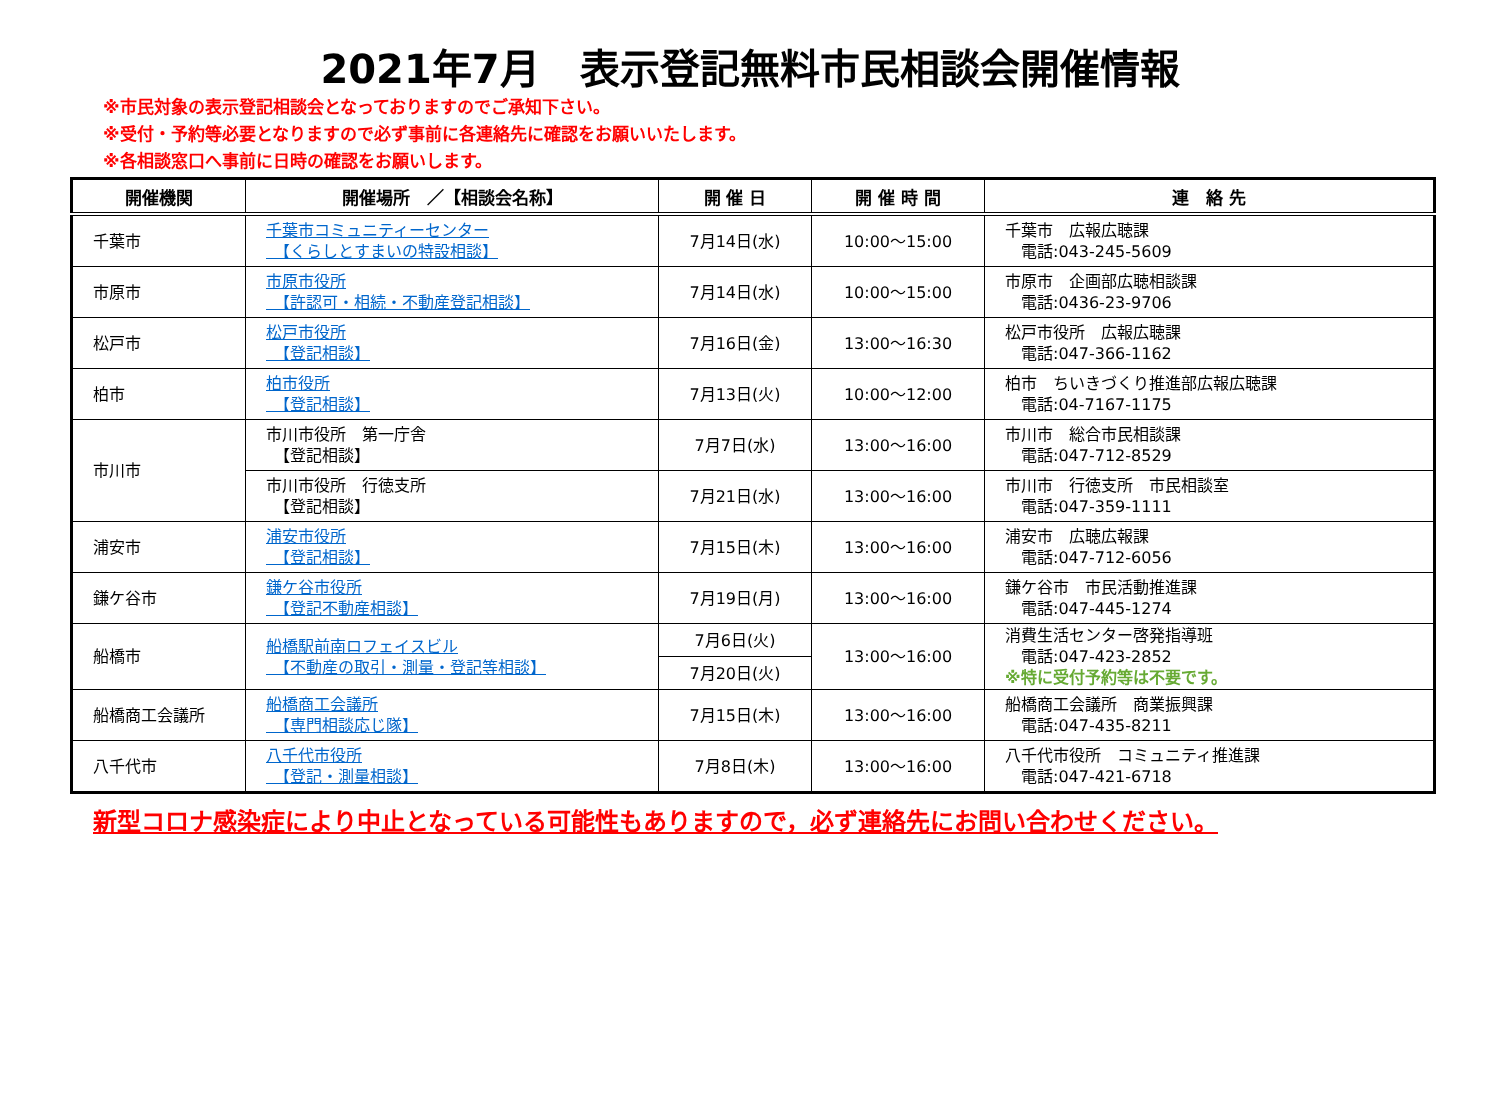2021年7月　表示登記無料市民相談会開催情報
※市民対象の表示登記相談会となっておりますのでご承知下さい。
※受付・予約等必要となりますので必ず事前に各連絡先に確認をお願いいたします。
※各相談窓口へ事前に日時の確認をお願いします。
| 開催機関 | 開催場所 ／【相談会名称】 | 開 催 日 | 開 催 時 間 | 連 絡 先 |
| --- | --- | --- | --- | --- |
| 千葉市 | 千葉市コミュニティーセンター 【くらしとすまいの特設相談】 | 7月14日(水) | 10:00～15:00 | 千葉市 広報広聴課 電話:043-245-5609 |
| 市原市 | 市原市役所 【許認可・相続・不動産登記相談】 | 7月14日(水) | 10:00～15:00 | 市原市 企画部広聴相談課 電話:0436-23-9706 |
| 松戸市 | 松戸市役所 【登記相談】 | 7月16日(金) | 13:00～16:30 | 松戸市役所 広報広聴課 電話:047-366-1162 |
| 柏市 | 柏市役所 【登記相談】 | 7月13日(火) | 10:00～12:00 | 柏市 ちいきづくり推進部広報広聴課 電話:04-7167-1175 |
| 市川市 | 市川市役所 第一庁舎 【登記相談】 | 7月7日(水) | 13:00～16:00 | 市川市 総合市民相談課 電話:047-712-8529 |
| | 市川市役所 行徳支所 【登記相談】 | 7月21日(水) | 13:00～16:00 | 市川市 行徳支所 市民相談室 電話:047-359-1111 |
| 浦安市 | 浦安市役所 【登記相談】 | 7月15日(木) | 13:00～16:00 | 浦安市 広聴広報課 電話:047-712-6056 |
| 鎌ケ谷市 | 鎌ケ谷市役所 【登記不動産相談】 | 7月19日(月) | 13:00～16:00 | 鎌ケ谷市 市民活動推進課 電話:047-445-1274 |
| 船橋市 | 船橋駅前南ロフェイスビル 【不動産の取引・測量・登記等相談】 | 7月6日(火) | 13:00～16:00 | 消費生活センター啓発指導班 電話:047-423-2852 ※特に受付予約等は不要です。 |
| | | 7月20日(火) | | |
| 船橋商工会議所 | 船橋商工会議所 【専門相談応じ隊】 | 7月15日(木) | 13:00～16:00 | 船橋商工会議所 商業振興課 電話:047-435-8211 |
| 八千代市 | 八千代市役所 【登記・測量相談】 | 7月8日(木) | 13:00～16:00 | 八千代市役所 コミュニティ推進課 電話:047-421-6718 |
新型コロナ感染症により中止となっている可能性もありますので，必ず連絡先にお問い合わせください。